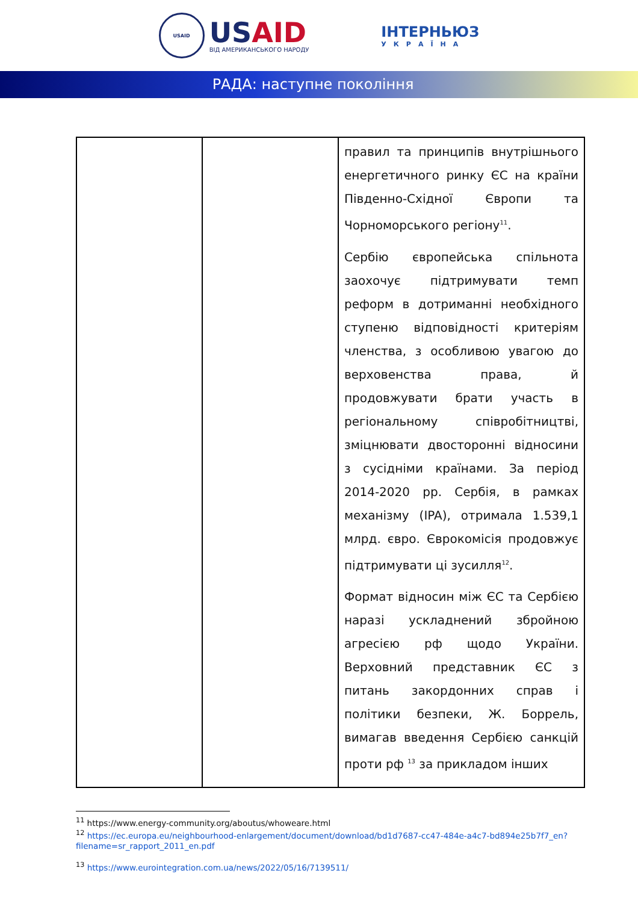USAID
USAID
ВІД АМЕРИКАНСЬКОГО НАРОДУ
ІНТЕРНЬЮЗ
УКРАЇНА
РАДА: наступне покоління
| | | правил та принципів внутрішнього енергетичного ринку ЄС на країни Південно-Східної Європи та Чорноморського регіону<sup>11</sup>. Сербію європейська спільнота заохочує підтримувати темп реформ в дотриманні необхідного ступеню відповідності критеріям членства, з особливою увагою до верховенства права, й продовжувати брати участь в регіональному співробітництві, зміцнювати двосторонні відносини з сусідніми країнами. За період 2014-2020 рр. Сербія, в рамках механізму (IPA), отримала 1.539,1 млрд. євро. Єврокомісія продовжує підтримувати ці зусилля<sup>12</sup>. Формат відносин між ЄС та Сербією наразі ускладнений збройною агресією рф щодо України. Верховний представник ЄС з питань закордонних справ і політики безпеки, Ж. Боррель, вимагав введення Сербією санкцій проти рф <sup>13</sup> за прикладом інших |
<sup>11</sup> https://www.energy-community.org/aboutus/whoweare.html
<sup>12</sup> https://ec.europa.eu/neighbourhood-enlargement/document/download/bd1d7687-cc47-484e-a4c7-bd894e25b7f7_en?filename=sr_rapport_2011_en.pdf
<sup>13</sup> https://www.eurointegration.com.ua/news/2022/05/16/7139511/